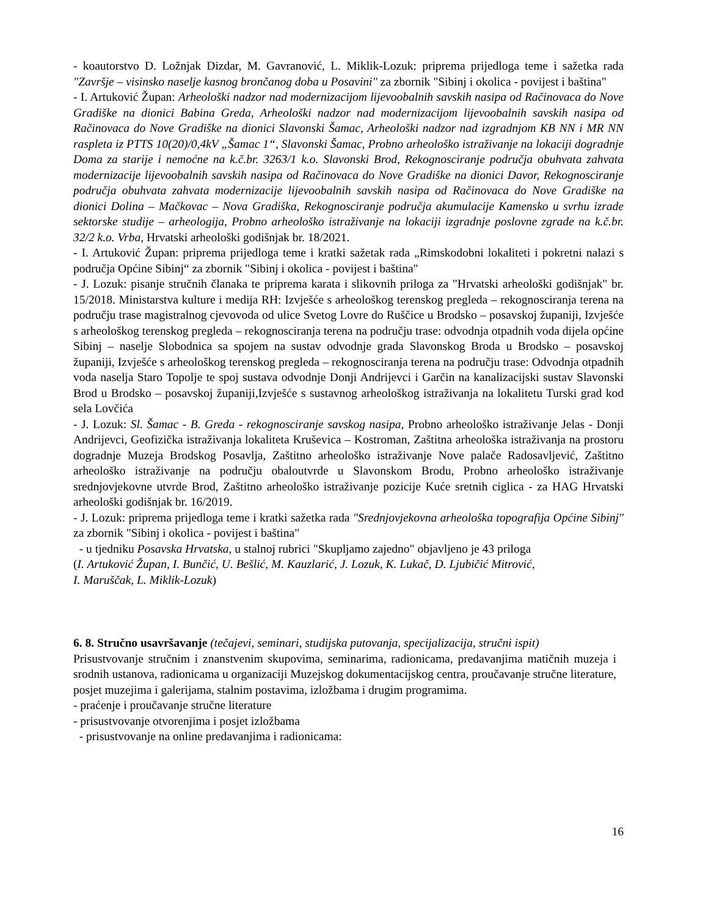- koautorstvo D. Ložnjak Dizdar, M. Gavranović, L. Miklik-Lozuk: priprema prijedloga teme i sažetka rada "Završje – visinsko naselje kasnog brončanog doba u Posavini" za zbornik "Sibinj i okolica - povijest i baština"
- I. Artuković Župan: Arheološki nadzor nad modernizacijom lijevoobalnih savskih nasipa od Račinovaca do Nove Gradiške na dionici Babina Greda, Arheološki nadzor nad modernizacijom lijevoobalnih savskih nasipa od Račinovaca do Nove Gradiške na dionici Slavonski Šamac, Arheološki nadzor nad izgradnjom KB NN i MR NN raspleta iz PTTS 10(20)/0,4kV „Šamac 1“, Slavonski Šamac, Probno arheološko istraživanje na lokaciji dogradnje Doma za starije i nemoćne na k.č.br. 3263/1 k.o. Slavonski Brod, Rekognosciranje područja obuhvata zahvata modernizacije lijevoobalnih savskih nasipa od Račinovaca do Nove Gradiške na dionici Davor, Rekognosciranje područja obuhvata zahvata modernizacije lijevoobalnih savskih nasipa od Račinovaca do Nove Gradiške na dionici Dolina – Mačkovac – Nova Gradiška, Rekognosciranje područja akumulacije Kamensko u svrhu izrade sektorske studije – arheologija, Probno arheološko istraživanje na lokaciji izgradnje poslovne zgrade na k.č.br. 32/2 k.o. Vrba, Hrvatski arheološki godišnjak br. 18/2021.
- I. Artuković Župan: priprema prijedloga teme i kratki sažetak rada „Rimskodobni lokaliteti i pokretni nalazi s područja Općine Sibinj“ za zbornik "Sibinj i okolica - povijest i baština"
- J. Lozuk: pisanje stručnih članaka te priprema karata i slikovnih priloga za "Hrvatski arheološki godišnjak" br. 15/2018. Ministarstva kulture i medija RH: Izvješće s arheološkog terenskog pregleda – rekognosciranja terena na području trase magistralnog cjevovoda od ulice Svetog Lovre do Ruščice u Brodsko – posavskoj županiji, Izvješće s arheološkog terenskog pregleda – rekognosciranja terena na području trase: odvodnja otpadnih voda dijela općine Sibinj – naselje Slobodnica sa spojem na sustav odvodnje grada Slavonskog Broda u Brodsko – posavskoj županiji, Izvješće s arheološkog terenskog pregleda – rekognosciranja terena na području trase: Odvodnja otpadnih voda naselja Staro Topolje te spoj sustava odvodnje Donji Andrijevci i Garčin na kanalizacijski sustav Slavonski Brod u Brodsko – posavskoj županiji,Izvješće s sustavnog arheološkog istraživanja na lokalitetu Turski grad kod sela Lovčića
- J. Lozuk: Sl. Šamac - B. Greda - rekognosciranje savskog nasipa, Probno arheološko istraživanje Jelas - Donji Andrijevci, Geofizička istraživanja lokaliteta Kruševica – Kostroman, Zaštitna arheološka istraživanja na prostoru dogradnje Muzeja Brodskog Posavlja, Zaštitno arheološko istraživanje Nove palače Radosavljević, Zaštitno arheološko istraživanje na području obaloutvrde u Slavonskom Brodu, Probno arheološko istraživanje srednjovjekovne utvrde Brod, Zaštitno arheološko istraživanje pozicije Kuće sretnih ciglica - za HAG Hrvatski arheološki godišnjak br. 16/2019.
- J. Lozuk: priprema prijedloga teme i kratki sažetka rada "Srednjovjekovna arheološka topografija Općine Sibinj" za zbornik "Sibinj i okolica - povijest i baština"
- u tjedniku Posavska Hrvatska, u stalnoj rubrici "Skupljamo zajedno" objavljeno je 43 priloga
(I. Artuković Župan, I. Bunčić, U. Bešlić, M. Kauzlarić, J. Lozuk, K. Lukač, D. Ljubičić Mitrović,
I. Maruščak, L. Miklik-Lozuk)
6. 8. Stručno usavršavanje (tečajevi, seminari, studijska putovanja, specijalizacija, stručni ispit)
Prisustvovanje stručnim i znanstvenim skupovima, seminarima, radionicama, predavanjima matičnih muzeja i srodnih ustanova, radionicama u organizaciji Muzejskog dokumentacijskog centra, proučavanje stručne literature, posjet muzejima i galerijama, stalnim postavima, izložbama i drugim programima.
- praćenje i proučavanje stručne literature
- prisustvovanje otvorenjima i posjet izložbama
- prisustvovanje na online predavanjima i radionicama:
16